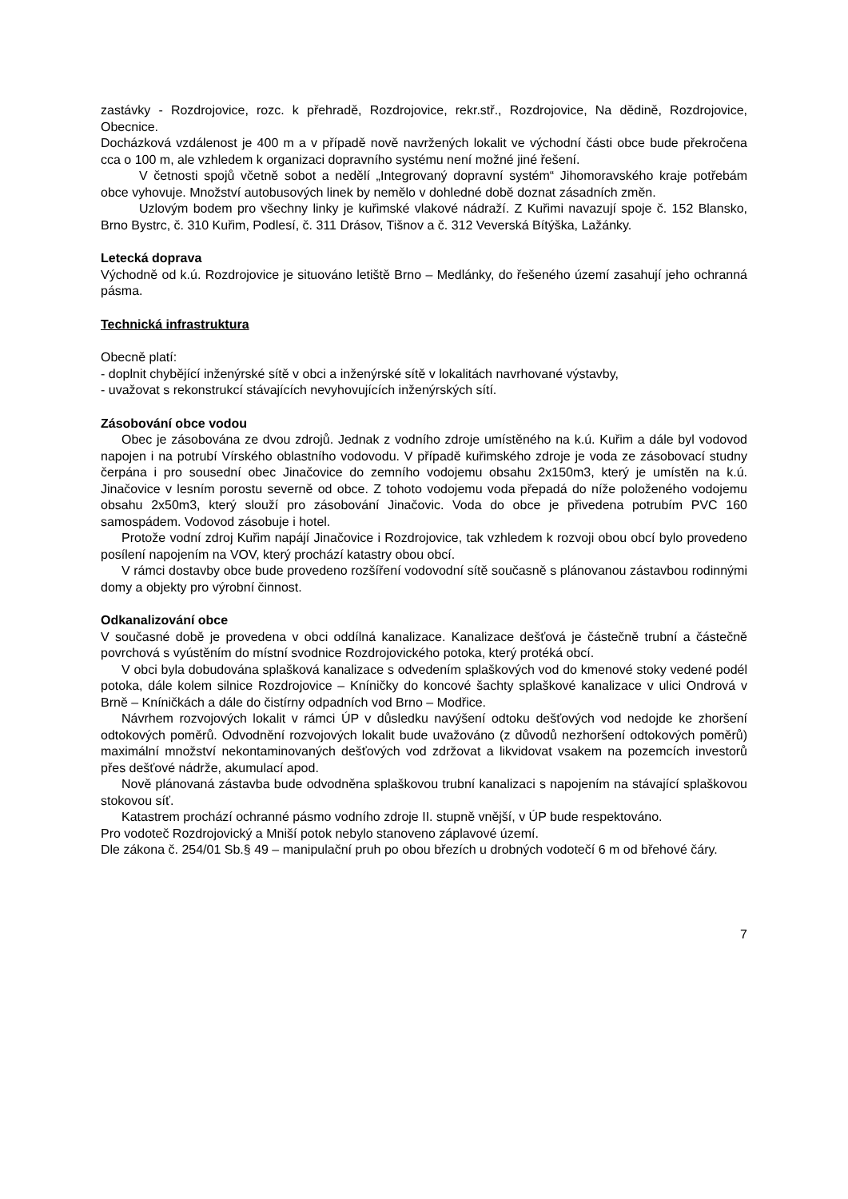zastávky - Rozdrojovice, rozc. k přehradě, Rozdrojovice, rekr.stř., Rozdrojovice, Na dědině, Rozdrojovice, Obecnice.
Docházková vzdálenost je 400 m a v případě nově navržených lokalit ve východní části obce bude překročena cca o 100 m, ale vzhledem k organizaci dopravního systému není možné jiné řešení.
V četnosti spojů včetně sobot a nedělí „Integrovaný dopravní systém“ Jihomoravského kraje potřebám obce vyhovuje. Množství autobusových linek by nemělo v dohledné době doznat zásadních změn.
Uzlovým bodem pro všechny linky je kuřimské vlakové nádraží. Z Kuřimi navazují spoje č. 152 Blansko, Brno Bystrc, č. 310 Kuřim, Podlesí, č. 311 Drásov, Tišnov a č. 312 Veverská Bítýška, Lažánky.
Letecká doprava
Východně od k.ú. Rozdrojovice je situováno letiště Brno – Medlánky, do řešeného území zasahují jeho ochranná pásma.
Technická infrastruktura
Obecně platí:
- doplnit chybějící inženýrské sítě v obci a inženýrské sítě v lokalitách navrhované výstavby,
- uvažovat s rekonstrukcí stávajících nevyhovujících inženýrských sítí.
Zásobování obce vodou
Obec je zásobována ze dvou zdrojů. Jednak z vodního zdroje umístěného na k.ú. Kuřim a dále byl vodovod napojen i na potrubí Vírského oblastního vodovodu. V případě kuřimského zdroje je voda ze zásobovací studny čerpána i pro sousední obec Jinačovice do zemního vodojemu obsahu 2x150m3, který je umístěn na k.ú. Jinačovice v lesním porostu severně od obce. Z tohoto vodojemu voda přepadá do níže položeného vodojemu obsahu 2x50m3, který slouží pro zásobování Jinačovic. Voda do obce je přivedena potrubím PVC 160 samospádem. Vodovod zásobuje i hotel.
Protože vodní zdroj Kuřim napájí Jinačovice i Rozdrojovice, tak vzhledem k rozvoji obou obcí bylo provedeno posílení napojením na VOV, který prochází katastry obou obcí.
V rámci dostavby obce bude provedeno rozšíření vodovodní sítě současně s plánovanou zástavbou rodinnými domy a objekty pro výrobní činnost.
Odkanalizování obce
V současné době je provedena v obci oddílná kanalizace. Kanalizace dešťová je částečně trubní a částečně povrchová s vyústěním do místní svodnice Rozdrojovického potoka, který protéká obcí.
V obci byla dobudována splašková kanalizace s odvedením splaškových vod do kmenové stoky vedené podél potoka, dále kolem silnice Rozdrojovice – Kníničky do koncové šachty splaškové kanalizace v ulici Ondrová v Brně – Kníničkách a dále do čistírny odpadních vod Brno – Modřice.
Návrhem rozvojových lokalit v rámci ÚP v důsledku navýšení odtoku dešťových vod nedojde ke zhoršení odtokových poměrů. Odvodnění rozvojových lokalit bude uvažováno (z důvodů nezhoršení odtokových poměrů) maximální množství nekontaminovaných dešťových vod zdržovat a likvidovat vsakem na pozemcích investorů přes dešťové nádrže, akumulací apod.
Nově plánovaná zástavba bude odvodněna splaškovou trubní kanalizaci s napojením na stávající splaškovou stokovou síť.
Katastrem prochází ochranné pásmo vodního zdroje II. stupně vnější, v ÚP bude respektováno.
Pro vodoteč Rozdrojovický a Mniší potok nebylo stanoveno záplavové území.
Dle zákona č. 254/01 Sb.§ 49 – manipulační pruh po obou březích u drobných vodotečí 6 m od břehové čáry.
7